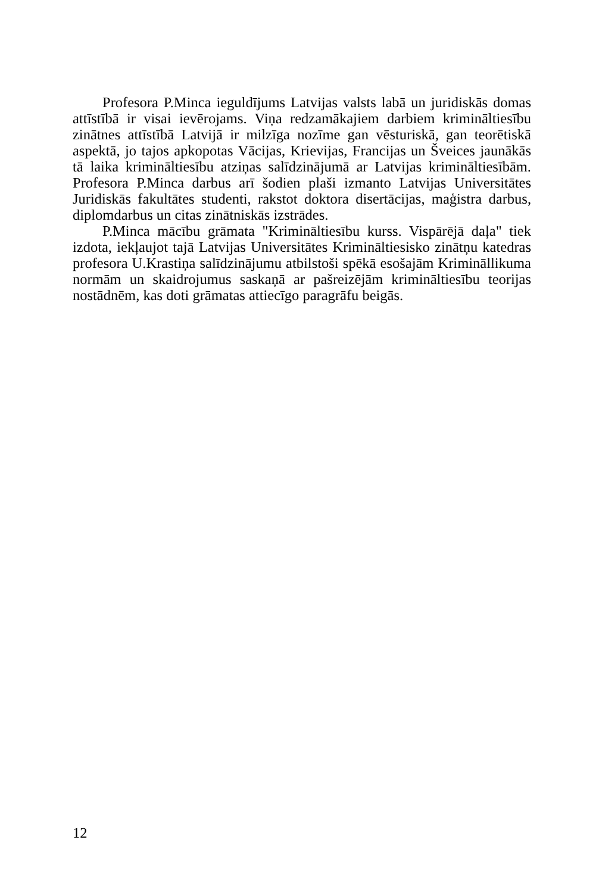Profesora P.Minca ieguldījums Latvijas valsts labā un juridiskās domas attīstībā ir visai ievērojams. Viņa redzamākajiem darbiem krimināltiesību zinātnes attīstībā Latvijā ir milzīga nozīme gan vēsturiskā, gan teorētiskā aspektā, jo tajos apkopotas Vācijas, Krievijas, Francijas un Šveices jaunākās tā laika krimināltiesību atziņas salīdzinājumā ar Latvijas krimināltiesībām. Profesora P.Minca darbus arī šodien plaši izmanto Latvijas Universitātes Juridiskās fakultātes studenti, rakstot doktora disertācijas, maģistra darbus, diplomdarbus un citas zinātniskās izstrādes.
P.Minca mācību grāmata "Krimināltiesību kurss. Vispārējā daļa" tiek izdota, iekļaujot tajā Latvijas Universitātes Krimināltiesisko zinātņu katedras profesora U.Krastiņa salīdzinājumu atbilstoši spēkā esošajām Krimināllikuma normām un skaidrojumus saskaņā ar pašreizējām krimināltiesību teorijas nostādnēm, kas doti grāmatas attiecīgo paragrāfu beigās.
12